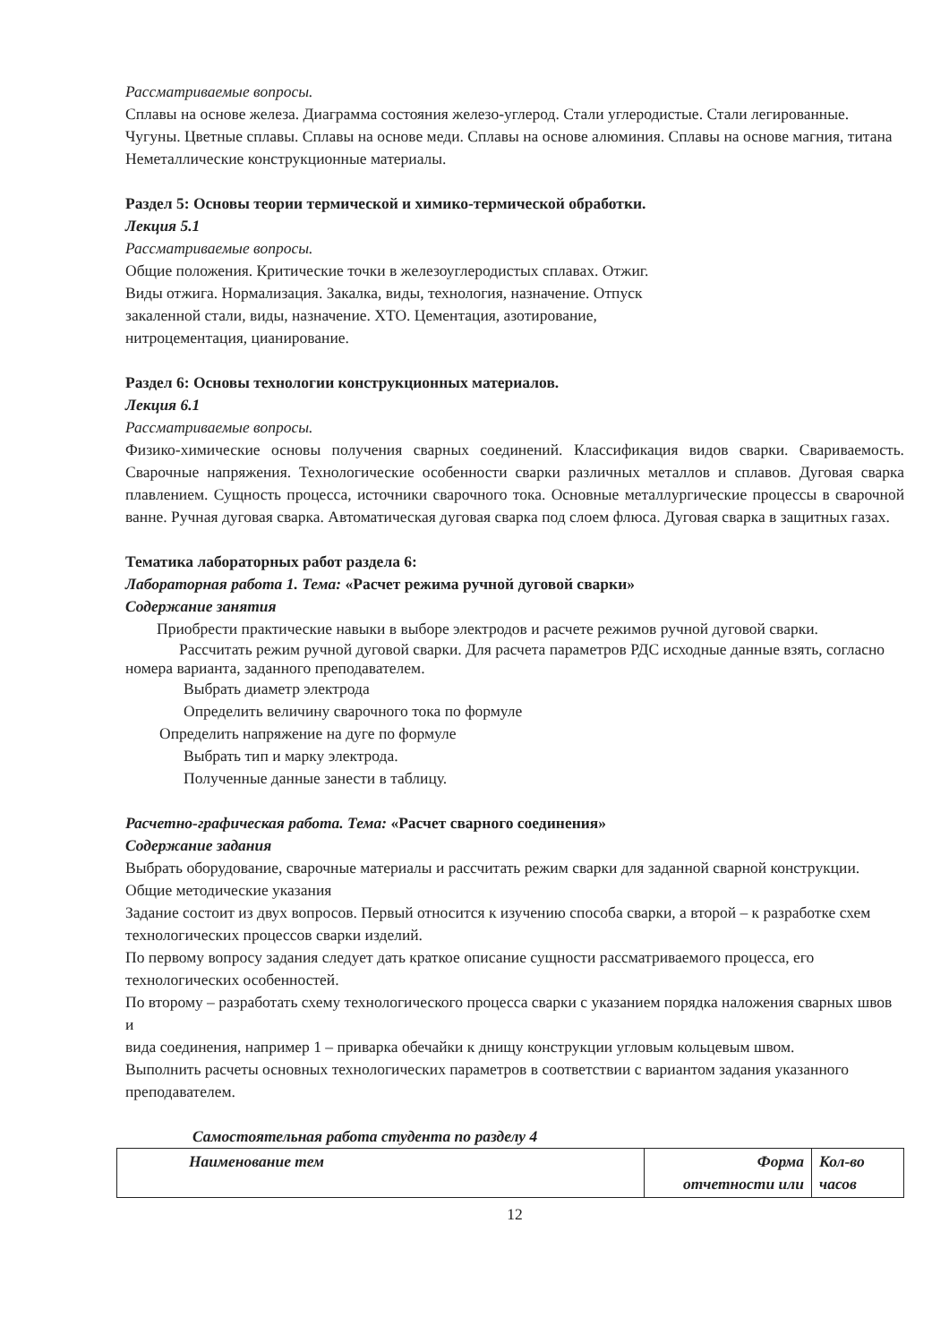Рассматриваемые вопросы.
Сплавы на основе железа. Диаграмма состояния железо-углерод. Стали углеродистые. Стали легированные. Чугуны. Цветные сплавы. Сплавы на основе меди. Сплавы на основе алюминия. Сплавы на основе магния, титана Неметаллические конструкционные материалы.
Раздел 5: Основы теории термической и химико-термической обработки.
Лекция 5.1
Рассматриваемые вопросы.
Общие положения. Критические точки в железоуглеродистых сплавах. Отжиг.
Виды отжига. Нормализация. Закалка, виды, технология, назначение. Отпуск
закаленной стали, виды, назначение. ХТО. Цементация, азотирование,
нитроцементация, цианирование.
Раздел 6: Основы технологии конструкционных материалов.
Лекция 6.1
Рассматриваемые вопросы.
Физико-химические основы получения сварных соединений. Классификация видов сварки. Свариваемость. Сварочные напряжения. Технологические особенности сварки различных металлов и сплавов. Дуговая сварка плавлением. Сущность процесса, источники сварочного тока. Основные металлургические процессы в сварочной ванне. Ручная дуговая сварка. Автоматическая дуговая сварка под слоем флюса. Дуговая сварка в защитных газах.
Тематика лабораторных работ раздела 6:
Лабораторная работа 1. Тема: «Расчет режима ручной дуговой сварки»
Содержание занятия
Приобрести практические навыки в выборе электродов и расчете режимов ручной дуговой сварки.
Рассчитать режим ручной дуговой сварки. Для расчета параметров РДС исходные данные взять, согласно номера варианта, заданного преподавателем.
Выбрать диаметр электрода
Определить величину сварочного тока по формуле
Определить напряжение на дуге по формуле
Выбрать тип и марку электрода.
Полученные данные занести в таблицу.
Расчетно-графическая работа. Тема: «Расчет сварного соединения»
Содержание задания
Выбрать оборудование, сварочные материалы и рассчитать режим сварки для заданной сварной конструкции.
Общие методические указания
Задание состоит из двух вопросов. Первый относится к изучению способа сварки, а второй – к разработке схем технологических процессов сварки изделий.
По первому вопросу задания следует дать краткое описание сущности рассматриваемого процесса, его технологических особенностей.
По второму – разработать схему технологического процесса сварки с указанием порядка наложения сварных швов и
вида соединения, например 1 – приварка обечайки к днищу конструкции угловым кольцевым швом.
Выполнить расчеты основных технологических параметров в соответствии с вариантом задания указанного преподавателем.
Самостоятельная работа студента по разделу 4
| Наименование тем | Форма отчетности или | Кол-во часов |
12